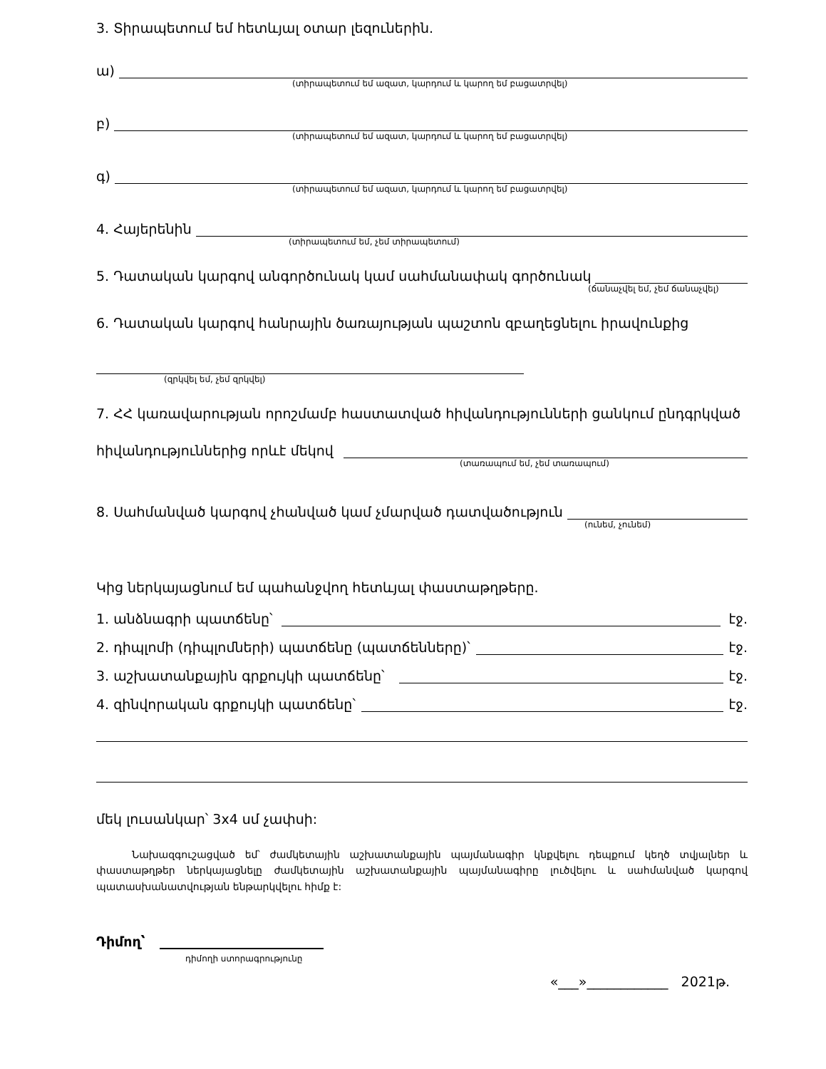3. Տիրապետում եմ հետևյալ օտար լեզուներին.
ա)
(տիրապետում եմ ազատ, կարդում և կարող եմ բացատրվել)
բ)
(տիրապետում եմ ազատ, կարդում և կարող եմ բացատրվել)
գ)
(տիրապետում եմ ազատ, կարդում և կարող եմ բացատրվել)
4. Հայերենին
(տիրապետում եմ, չեմ տիրապետում)
5. Դատական կարգով անգործունակ կամ սահմանափակ գործունակ
(ճանաչվել եմ, չեմ ճանաչվել)
6. Դատական կարգով հանրային ծառայության պաշտոն զբաղեցնելու իրավունքից
(զրկվել եմ, չեմ զրկվել)
7. ՀՀ կառավարության որոշմամբ հաստատված հիվանդությունների ցանկում ընդգրկված
հիվանդություններից որևէ մեկով
(տառապում եմ, չեմ տառապում)
8. Սահմանված կարգով չհանված կամ չմարված դատվածություն
(ունեմ, չունեմ)
Կից ներկայացնում եմ պահանջվող հետևյալ փաստաթղթերը.
1. անձնագրի պատճենը՝ էջ.
2. դիպլոմի (դիպլոմների) պատճենը (պատճենները)՝ էջ.
3. աշխատանքային գրքույկի պատճենը՝ էջ.
4. զինվորական գրքույկի պատճենը՝ էջ.
մեկ լուսանկար՝ 3x4 սմ չափսի:
Նախազգուշացված եմ՝ ժամկետային աշխատանքային պայմանագիր կնքվելու դեպքում կեղծ տվյալներ և փաստաթղթեր ներկայացնելը ժամկետային աշխատանքային պայմանագիրը լուծվելու և սահմանված կարգով պատասխանատվության ենթարկվելու հիմք է:
Դիմող՝
դիմողի ստորագրությունը
«___»____________ 2021թ.